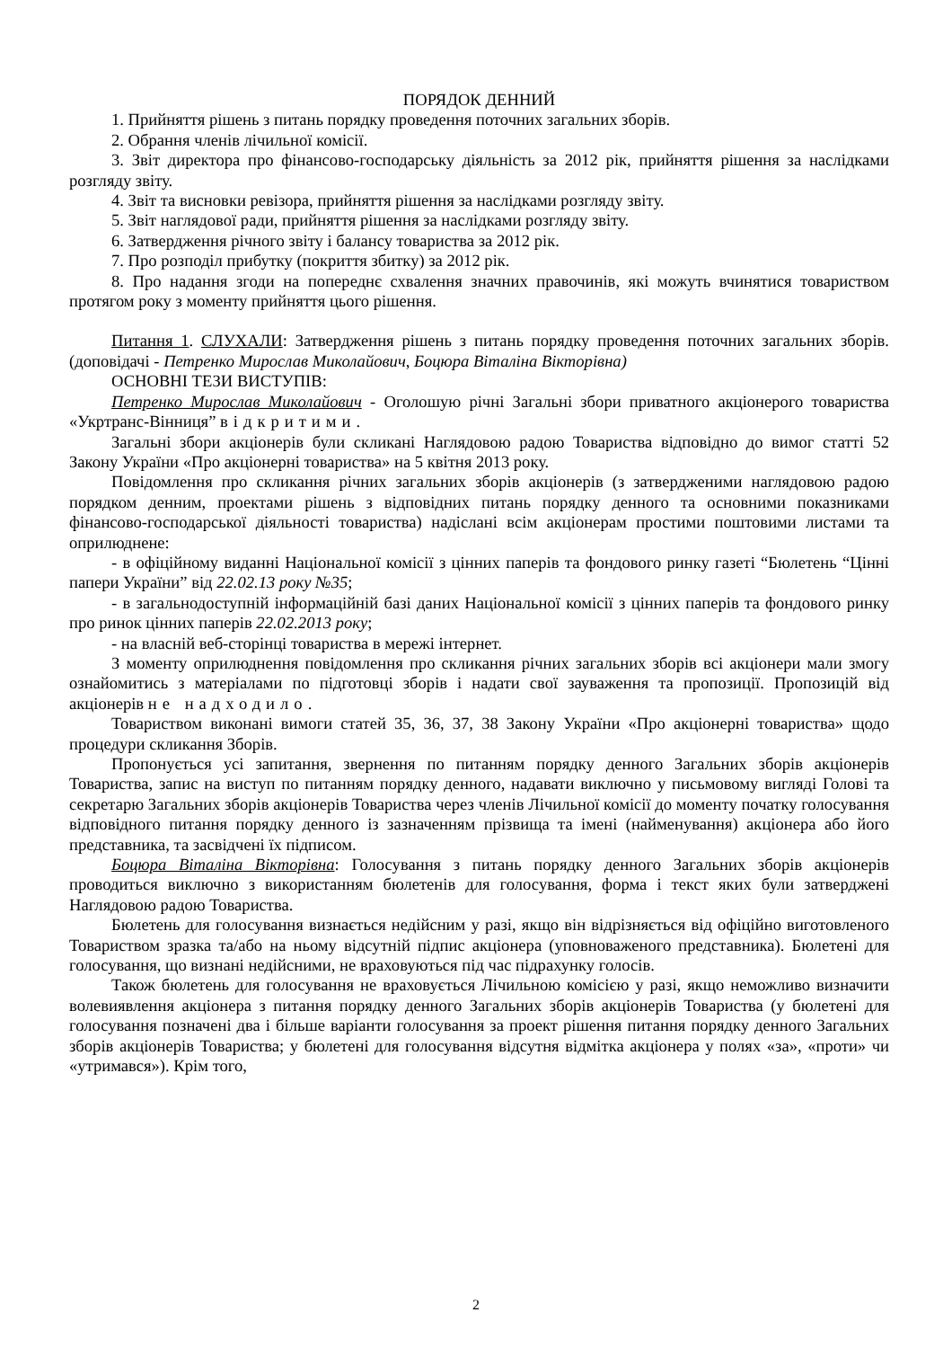ПОРЯДОК ДЕННИЙ
1. Прийняття рішень з питань порядку проведення поточних загальних зборів.
2. Обрання членів лічильної комісії.
3. Звіт директора про фінансово-господарську діяльність за 2012 рік, прийняття рішення за наслідками розгляду звіту.
4. Звіт та висновки ревізора, прийняття рішення за наслідками розгляду звіту.
5. Звіт наглядової ради, прийняття рішення за наслідками розгляду звіту.
6. Затвердження річного звіту і балансу товариства за 2012 рік.
7. Про розподіл прибутку (покриття збитку) за 2012 рік.
8. Про надання згоди на попереднє схвалення значних правочинів, які можуть вчинятися товариством протягом року з моменту прийняття цього рішення.
Питання 1. СЛУХАЛИ: Затвердження рішень з питань порядку проведення поточних загальних зборів. (доповідачі - Петренко Мирослав Миколайович, Боцюра Віталіна Вікторівна)
ОСНОВНІ ТЕЗИ ВИСТУПІВ:
Петренко Мирослав Миколайович - Оголошую річні Загальні збори приватного акціонерого товариства «Укртранс-Вінниця” відкритими.
Загальні збори акціонерів були скликані Наглядовою радою Товариства відповідно до вимог статті 52 Закону України «Про акціонерні товариства» на 5 квітня 2013 року.
Повідомлення про скликання річних загальних зборів акціонерів (з затвердженими наглядовою радою порядком денним, проектами рішень з відповідних питань порядку денного та основними показниками фінансово-господарської діяльності товариства) надіслані всім акціонерам простими поштовими листами та оприлюднене:
- в офіційному виданні Національної комісії з цінних паперів та фондового ринку газеті “Бюлетень “Цінні папери України” від 22.02.13 року №35;
- в загальнодоступній інформаційній базі даних Національної комісії з цінних паперів та фондового ринку про ринок цінних паперів 22.02.2013 року;
- на власній веб-сторінці товариства в мережі інтернет.
З моменту оприлюднення повідомлення про скликання річних загальних зборів всі акціонери мали змогу ознайомитись з матеріалами по підготовці зборів і надати свої зауваження та пропозиції. Пропозицій від акціонерів не надходило.
Товариством виконані вимоги статей 35, 36, 37, 38 Закону України «Про акціонерні товариства» щодо процедури скликання Зборів.
Пропонується усі запитання, звернення по питанням порядку денного Загальних зборів акціонерів Товариства, запис на виступ по питанням порядку денного, надавати виключно у письмовому вигляді Голові та секретарю Загальних зборів акціонерів Товариства через членів Лічильної комісії до моменту початку голосування відповідного питання порядку денного із зазначенням прізвища та імені (найменування) акціонера або його представника, та засвідчені їх підписом.
Боцюра Віталіна Вікторівна: Голосування з питань порядку денного Загальних зборів акціонерів проводиться виключно з використанням бюлетенів для голосування, форма і текст яких були затверджені Наглядовою радою Товариства.
Бюлетень для голосування визнається недійсним у разі, якщо він відрізняється від офіційно виготовленого Товариством зразка та/або на ньому відсутній підпис акціонера (уповноваженого представника). Бюлетені для голосування, що визнані недійсними, не враховуються під час підрахунку голосів.
Також бюлетень для голосування не враховується Лічильною комісією у разі, якщо неможливо визначити волевиявлення акціонера з питання порядку денного Загальних зборів акціонерів Товариства (у бюлетені для голосування позначені два і більше варіанти голосування за проект рішення питання порядку денного Загальних зборів акціонерів Товариства; у бюлетені для голосування відсутня відмітка акціонера у полях «за», «проти» чи «утримався»). Крім того,
2